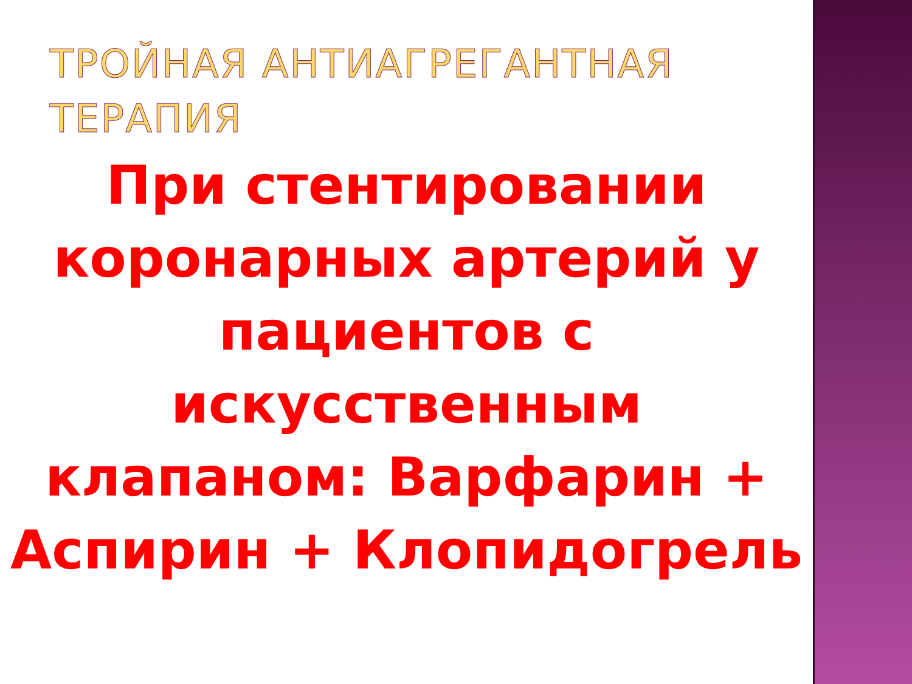ТРОЙНАЯ АНТИАГРЕГАНТНАЯ ТЕРАПИЯ
При стентировании коронарных артерий у пациентов с искусственным клапаном: Варфарин + Аспирин + Клопидогрель